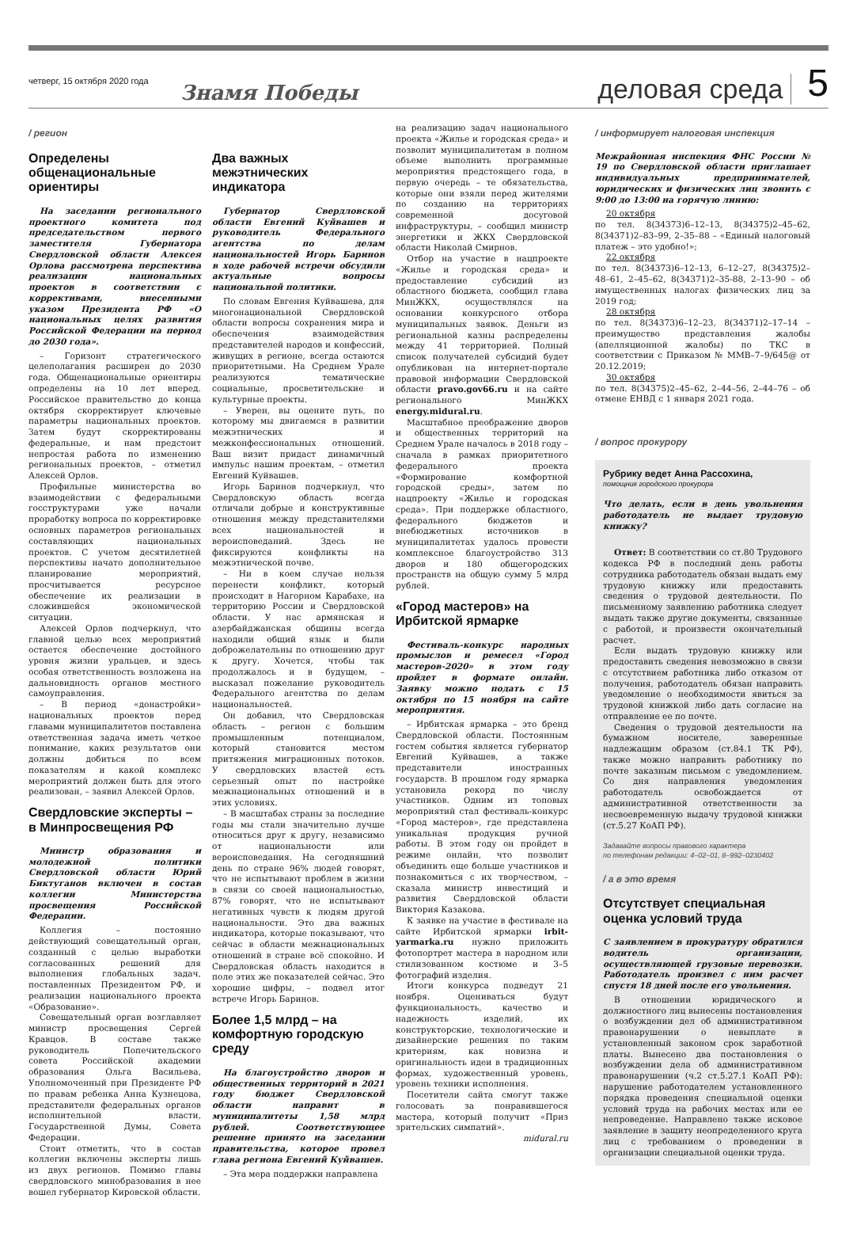четверг, 15 октября 2020 года Знамя Победы деловая среда 5
/ регион
Определены общенациональные ориентиры
На заседании регионального проектного комитета под председательством первого заместителя Губернатора Свердловской области Алексея Орлова рассмотрена перспектива реализации национальных проектов в соответствии с коррективами, внесенными указом Президента РФ «О национальных целях развития Российской Федерации на период до 2030 года».
– Горизонт стратегического целеполагания расширен до 2030 года. Общенациональные ориентиры определены на 10 лет вперед. Российское правительство до конца октября скорректирует ключевые параметры национальных проектов. Затем будут скорректированы федеральные, и нам предстоит непростая работа по изменению региональных проектов, – отметил Алексей Орлов.
Профильные министерства во взаимодействии с федеральными госструктурами уже начали проработку вопроса по корректировке основных параметров региональных составляющих национальных проектов. С учетом десятилетней перспективы начато дополнительное планирование мероприятий, просчитывается ресурсное обеспечение их реализации в сложившейся экономической ситуации.
Алексей Орлов подчеркнул, что главной целью всех мероприятий остается обеспечение достойного уровня жизни уральцев, и здесь особая ответственность возложена на дальновидность органов местного самоуправления.
– В период «донастройки» национальных проектов перед главами муниципалитетов поставлена ответственная задача иметь четкое понимание, каких результатов они должны добиться по всем показателям и какой комплекс мероприятий должен быть для этого реализован, – заявил Алексей Орлов.
Свердловские эксперты – в Минпросвещения РФ
Министр образования и молодежной политики Свердловской области Юрий Биктуганов включен в состав коллегии Министерства просвещения Российской Федерации.
Коллегия – постоянно действующий совещательный орган, созданный с целью выработки согласованных решений для выполнения глобальных задач, поставленных Президентом РФ, и реализации национального проекта «Образование».
Совещательный орган возглавляет министр просвещения Сергей Кравцов. В составе также руководитель Попечительского совета Российской академии образования Ольга Васильева, Уполномоченный при Президенте РФ по правам ребенка Анна Кузнецова, представители федеральных органов исполнительной власти, Государственной Думы, Совета Федерации.
Стоит отметить, что в состав коллегии включены эксперты лишь из двух регионов. Помимо главы свердловского минобразования в нее вошел губернатор Кировской области.
Два важных межэтнических индикатора
Губернатор Свердловской области Евгений Куйвашев и руководитель Федерального агентства по делам национальностей Игорь Баринов в ходе рабочей встречи обсудили актуальные вопросы национальной политики.
По словам Евгения Куйвашева, для многонациональной Свердловской области вопросы сохранения мира и обеспечения взаимодействия представителей народов и конфессий, живущих в регионе, всегда остаются приоритетными. На Среднем Урале реализуются тематические социальные, просветительские и культурные проекты.
– Уверен, вы оцените путь, по которому мы двигаемся в развитии межэтнических и межконфессиональных отношений. Ваш визит придаст динамичный импульс нашим проектам, – отметил Евгений Куйвашев.
Игорь Баринов подчеркнул, что Свердловскую область всегда отличали добрые и конструктивные отношения между представителями всех национальностей и вероисповеданий. Здесь не фиксируются конфликты на межэтнической почве.
– Ни в коем случае нельзя перенести конфликт, который происходит в Нагорном Карабахе, на территорию России и Свердловской области. У нас армянская и азербайджанская общины всегда находили общий язык и были доброжелательны по отношению друг к другу. Хочется, чтобы так продолжалось и в будущем, – высказал пожелание руководитель Федерального агентства по делам национальностей.
Он добавил, что Свердловская область – регион с большим промышленным потенциалом, который становится местом притяжения миграционных потоков. У свердловских властей есть серьезный опыт по настройке межнациональных отношений и в этих условиях.
– В масштабах страны за последние годы мы стали значительно лучше относиться друг к другу, независимо от национальности или вероисповедания. На сегодняшний день по стране 96% людей говорят, что не испытывают проблем в жизни в связи со своей национальностью, 87% говорят, что не испытывают негативных чувств к людям другой национальности. Это два важных индикатора, которые показывают, что сейчас в области межнациональных отношений в стране всё спокойно. И Свердловская область находится в поле этих же показателей сейчас. Это хорошие цифры, – подвел итог встрече Игорь Баринов.
Более 1,5 млрд – на комфортную городскую среду
На благоустройство дворов и общественных территорий в 2021 году бюджет Свердловской области направит в муниципалитеты 1,58 млрд рублей. Соответствующее решение принято на заседании правительства, которое провел глава региона Евгений Куйвашев.
– Эта мера поддержки направлена
на реализацию задач национального проекта «Жилье и городская среда» и позволит муниципалитетам в полном объеме выполнить программные мероприятия предстоящего года, в первую очередь – те обязательства, которые они взяли перед жителями по созданию на территориях современной досуговой инфраструктуры, – сообщил министр энергетики и ЖКХ Свердловской области Николай Смирнов.
Отбор на участие в нацпроекте «Жилье и городская среда» и предоставление субсидий из областного бюджета, сообщил глава МинЖКХ, осуществлялся на основании конкурсного отбора муниципальных заявок. Деньги из региональной казны распределены между 41 территорией. Полный список получателей субсидий будет опубликован на интернет-портале правовой информации Свердловской области pravo.gov66.ru и на сайте регионального МинЖКХ energy.midural.ru.
Масштабное преображение дворов и общественных территорий на Среднем Урале началось в 2018 году – сначала в рамках приоритетного федерального проекта «Формирование комфортной городской среды», затем по нацпроекту «Жилье и городская среда». При поддержке областного, федерального бюджетов и внебюджетных источников в муниципалитетах удалось провести комплексное благоустройство 313 дворов и 180 общегородских пространств на общую сумму 5 млрд рублей.
«Город мастеров» на Ирбитской ярмарке
Фестиваль-конкурс народных промыслов и ремесел «Город мастеров-2020» в этом году пройдет в формате онлайн. Заявку можно подать с 15 октября по 15 ноября на сайте мероприятия.
– Ирбитская ярмарка – это бренд Свердловской области. Постоянным гостем события является губернатор Евгений Куйвашев, а также представители иностранных государств. В прошлом году ярмарка установила рекорд по числу участников. Одним из топовых мероприятий стал фестиваль-конкурс «Город мастеров», где представлена уникальная продукция ручной работы. В этом году он пройдет в режиме онлайн, что позволит объединить еще больше участников и познакомиться с их творчеством, – сказала министр инвестиций и развития Свердловской области Виктория Казакова.
К заявке на участие в фестивале на сайте Ирбитской ярмарки irbit-yarmarka.ru нужно приложить фотопортрет мастера в народном или стилизованном костюме и 3–5 фотографий изделия.
Итоги конкурса подведут 21 ноября. Оцениваться будут функциональность, качество и надежность изделий, их конструкторские, технологические и дизайнерские решения по таким критериям, как новизна и оригинальность идеи в традиционных формах, художественный уровень, уровень техники исполнения.
Посетители сайта смогут также голосовать за понравившегося мастера, который получит «Приз зрительских симпатий».
midural.ru
/ информирует налоговая инспекция
Межрайонная инспекция ФНС России № 19 по Свердловской области приглашает индивидуальных предпринимателей, юридических и физических лиц звонить с 9:00 до 13:00 на горячую линию:
20 октября
по тел. 8(34373)6–12–13, 8(34375)2–45–62, 8(34371)2–83–99, 2–35–88 – «Единый налоговый платеж – это удобно!»;
22 октября
по тел. 8(34373)6–12–13, 6–12–27, 8(34375)2–48–61, 2–45–62, 8(34371)2–35-88, 2–13–90 – об имущественных налогах физических лиц за 2019 год;
28 октября
по тел. 8(34373)6–12–23, 8(34371)2–17–14 – преимущество представления жалобы (апелляционной жалобы) по ТКС в соответствии с Приказом № ММВ–7–9/645@ от 20.12.2019;
30 октября
по тел. 8(34375)2–45–62, 2–44–56, 2–44–76 – об отмене ЕНВД с 1 января 2021 года.
/ вопрос прокурору
Рубрику ведет Анна Рассохина,
помощник городского прокурора
Что делать, если в день увольнения работодатель не выдает трудовую книжку?
Ответ: В соответствии со ст.80 Трудового кодекса РФ в последний день работы сотрудника работодатель обязан выдать ему трудовую книжку или предоставить сведения о трудовой деятельности. По письменному заявлению работника следует выдать также другие документы, связанные с работой, и произвести окончательный расчет.
Если выдать трудовую книжку или предоставить сведения невозможно в связи с отсутствием работника либо отказом от получения, работодатель обязан направить уведомление о необходимости явиться за трудовой книжкой либо дать согласие на отправление ее по почте.
Сведения о трудовой деятельности на бумажном носителе, заверенные надлежащим образом (ст.84.1 ТК РФ), также можно направить работнику по почте заказным письмом с уведомлением. Со дня направления уведомления работодатель освобождается от административной ответственности за несвоевременную выдачу трудовой книжки (ст.5.27 КоАП РФ).
Задавайте вопросы правового характера
по телефонам редакции: 4–02–01, 8–992–0230402
/ а в это время
Отсутствует специальная оценка условий труда
С заявлением в прокуратуру обратился водитель организации, осуществляющей грузовые перевозки. Работодатель произвел с ним расчет спустя 18 дней после его увольнения.
В отношении юридического и должностного лиц вынесены постановления о возбуждении дел об административном правонарушении о невыплате в установленный законом срок заработной платы. Вынесено два постановления о возбуждении дела об административном правонарушении (ч.2 ст.5.27.1 КоАП РФ): нарушение работодателем установленного порядка проведения специальной оценки условий труда на рабочих местах или ее непроведение. Направлено также исковое заявление в защиту неопределенного круга лиц с требованием о проведении в организации специальной оценки труда.